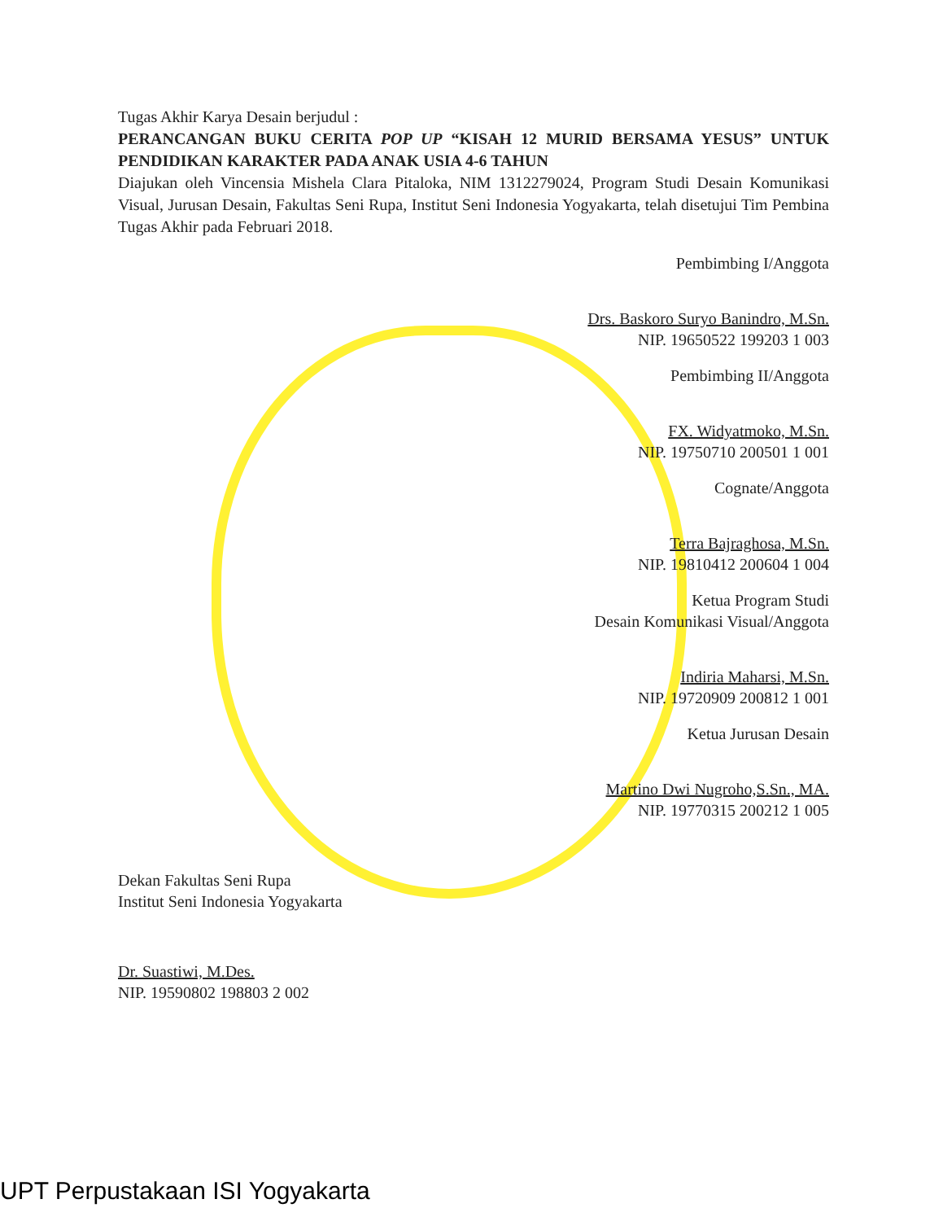Tugas Akhir Karya Desain berjudul :
PERANCANGAN BUKU CERITA POP UP “KISAH 12 MURID BERSAMA YESUS” UNTUK PENDIDIKAN KARAKTER PADA ANAK USIA 4-6 TAHUN
Diajukan oleh Vincensia Mishela Clara Pitaloka, NIM 1312279024, Program Studi Desain Komunikasi Visual, Jurusan Desain, Fakultas Seni Rupa, Institut Seni Indonesia Yogyakarta, telah disetujui Tim Pembina Tugas Akhir pada Februari 2018.
Pembimbing I/Anggota
Drs. Baskoro Suryo Banindro, M.Sn.
NIP. 19650522 199203 1 003
Pembimbing II/Anggota
FX. Widyatmoko, M.Sn.
NIP. 19750710 200501 1 001
Cognate/Anggota
Terra Bajraghosa, M.Sn.
NIP. 19810412 200604 1 004
Ketua Program Studi
Desain Komunikasi Visual/Anggota
Indiria Maharsi, M.Sn.
NIP. 19720909 200812 1 001
Ketua Jurusan Desain
Martino Dwi Nugroho,S.Sn., MA.
NIP. 19770315 200212 1 005
Dekan Fakultas Seni Rupa
Institut Seni Indonesia Yogyakarta
Dr. Suastiwi, M.Des.
NIP. 19590802 198803 2 002
UPT Perpustakaan ISI Yogyakarta